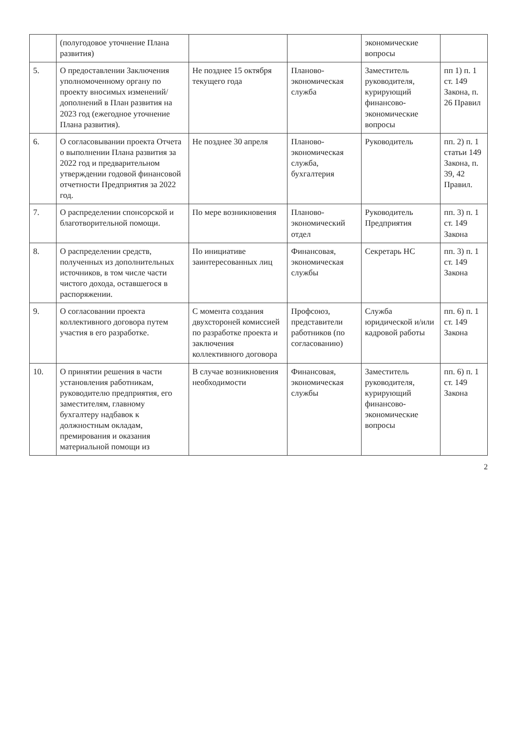| | (полугодовое уточнение Плана развития) | | | экономические вопросы | |
| 5. | О предоставлении Заключения уполномоченному органу по проекту вносимых изменений/дополнений в План развития на 2023 год (ежегодное уточнение Плана развития). | Не позднее 15 октября текущего года | Планово-экономическая служба | Заместитель руководителя, курирующий финансово-экономические вопросы | пп 1) п. 1 ст. 149 Закона, п. 26 Правил |
| 6. | О согласовывании проекта Отчета о выполнении Плана развития за 2022 год и предварительном утверждении годовой финансовой отчетности Предприятия за 2022 год. | Не позднее 30 апреля | Планово-экономическая служба, бухгалтерия | Руководитель | пп. 2) п. 1 статьи 149 Закона, п. 39, 42 Правил. |
| 7. | О распределении спонсорской и благотворительной помощи. | По мере возникновения | Планово-экономический отдел | Руководитель Предприятия | пп. 3) п. 1 ст. 149 Закона |
| 8. | О распределении средств, полученных из дополнительных источников, в том числе части чистого дохода, оставшегося в распоряжении. | По инициативе заинтересованных лиц | Финансовая, экономическая службы | Секретарь НС | пп. 3) п. 1 ст. 149 Закона |
| 9. | О согласовании проекта коллективного договора путем участия в его разработке. | С момента создания двухстороней комиссией по разработке проекта и заключения коллективного договора | Профсоюз, представители работников (по согласованию) | Служба юридической и/или кадровой работы | пп. 6) п. 1 ст. 149 Закона |
| 10. | О принятии решения в части установления работникам, руководителю предприятия, его заместителям, главному бухгалтеру надбавок к должностным окладам, премирования и оказания материальной помощи из | В случае возникновения необходимости | Финансовая, экономическая службы | Заместитель руководителя, курирующий финансово-экономические вопросы | пп. 6) п. 1 ст. 149 Закона |
2